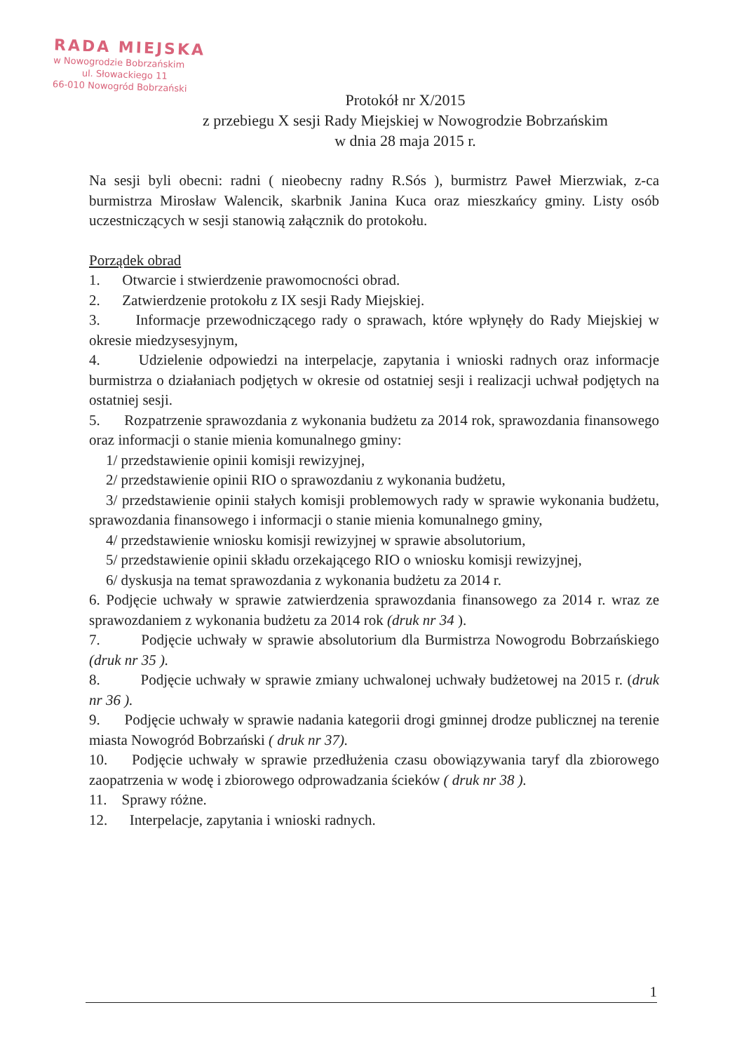RADA MIEJSKA
w Nowogrodzie Bobrzańskim
ul. Słowackiego 11
66-010 Nowogród Bobrzański
Protokół nr X/2015
z przebiegu X sesji Rady Miejskiej w Nowogrodzie Bobrzańskim
w dnia 28 maja 2015 r.
Na sesji byli obecni: radni ( nieobecny radny R.Sós ), burmistrz Paweł Mierzwiak, z-ca burmistrza Mirosław Walencik, skarbnik Janina Kuca oraz mieszkańcy gminy. Listy osób uczestniczących w sesji stanowią załącznik do protokołu.
Porządek obrad
1. Otwarcie i stwierdzenie prawomocności obrad.
2. Zatwierdzenie protokołu z IX sesji Rady Miejskiej.
3. Informacje przewodniczącego rady o sprawach, które wpłynęły do Rady Miejskiej w okresie miedzysesyjnym,
4. Udzielenie odpowiedzi na interpelacje, zapytania i wnioski radnych oraz informacje burmistrza o działaniach podjętych w okresie od ostatniej sesji i realizacji uchwał podjętych na ostatniej sesji.
5. Rozpatrzenie sprawozdania z wykonania budżetu za 2014 rok, sprawozdania finansowego oraz informacji o stanie mienia komunalnego gminy:
1/ przedstawienie opinii komisji rewizyjnej,
2/ przedstawienie opinii RIO o sprawozdaniu z wykonania budżetu,
3/ przedstawienie opinii stałych komisji problemowych rady w sprawie wykonania budżetu, sprawozdania finansowego i informacji o stanie mienia komunalnego gminy,
4/ przedstawienie wniosku komisji rewizyjnej w sprawie absolutorium,
5/ przedstawienie opinii składu orzekającego RIO o wniosku komisji rewizyjnej,
6/ dyskusja na temat sprawozdania z wykonania budżetu za 2014 r.
6. Podjęcie uchwały w sprawie zatwierdzenia sprawozdania finansowego za 2014 r. wraz ze sprawozdaniem z wykonania budżetu za 2014 rok (druk nr 34 ).
7. Podjęcie uchwały w sprawie absolutorium dla Burmistrza Nowogrodu Bobrzańskiego (druk nr 35 ).
8. Podjęcie uchwały w sprawie zmiany uchwalonej uchwały budżetowej na 2015 r. (druk nr 36 ).
9. Podjęcie uchwały w sprawie nadania kategorii drogi gminnej drodze publicznej na terenie miasta Nowogród Bobrzański ( druk nr 37).
10. Podjęcie uchwały w sprawie przedłużenia czasu obowiązywania taryf dla zbiorowego zaopatrzenia w wodę i zbiorowego odprowadzania ścieków ( druk nr 38 ).
11. Sprawy różne.
12. Interpelacje, zapytania i wnioski radnych.
1